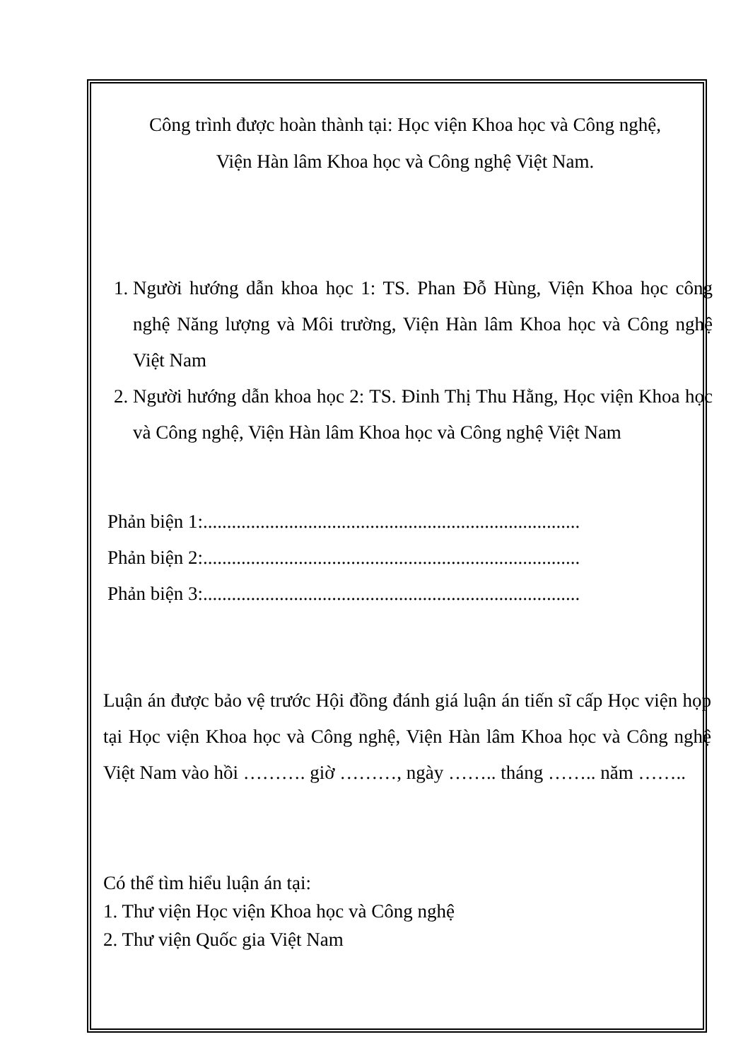Công trình được hoàn thành tại: Học viện Khoa học và Công nghệ,
Viện Hàn lâm Khoa học và Công nghệ Việt Nam.
1. Người hướng dẫn khoa học 1: TS. Phan Đỗ Hùng, Viện Khoa học công nghệ Năng lượng và Môi trường, Viện Hàn lâm Khoa học và Công nghệ Việt Nam
2. Người hướng dẫn khoa học 2: TS. Đinh Thị Thu Hằng, Học viện Khoa học và Công nghệ, Viện Hàn lâm Khoa học và Công nghệ Việt Nam
Phản biện 1:...............................................................................
Phản biện 2:...............................................................................
Phản biện 3:...............................................................................
Luận án được bảo vệ trước Hội đồng đánh giá luận án tiến sĩ cấp Học viện họp tại Học viện Khoa học và Công nghệ, Viện Hàn lâm Khoa học và Công nghệ Việt Nam vào hồi ………. giờ ………, ngày …….. tháng …….. năm ……..
Có thể tìm hiểu luận án tại:
1. Thư viện Học viện Khoa học và Công nghệ
2. Thư viện Quốc gia Việt Nam